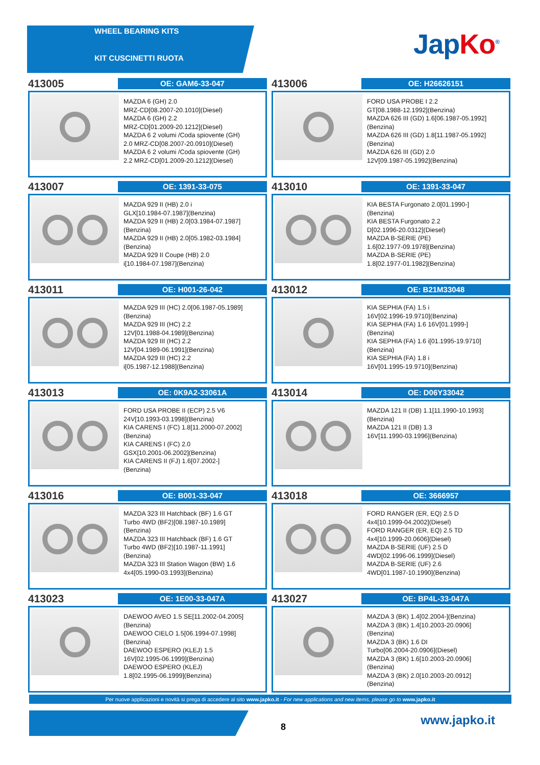WHEEL BEARING KITS
KIT CUSCINETTI RUOTA
Jap Ko<sup>®</sup>
413005
OE: GAM6-33-047
MAZDA 6 (GH) 2.0
MRZ-CD[08.2007-20.1010](Diesel)
MAZDA 6 (GH) 2.2
MRZ-CD[01.2009-20.1212](Diesel)
MAZDA 6 2 volumi /Coda spiovente (GH)
2.0 MRZ-CD[08.2007-20.0910](Diesel)
MAZDA 6 2 volumi /Coda spiovente (GH)
2.2 MRZ-CD[01.2009-20.1212](Diesel)
413006
OE: H26626151
FORD USA PROBE I 2.2
GT[08.1988-12.1992](Benzina)
MAZDA 626 III (GD) 1.6[06.1987-05.1992]
(Benzina)
MAZDA 626 III (GD) 1.8[11.1987-05.1992]
(Benzina)
MAZDA 626 III (GD) 2.0
12V[09.1987-05.1992](Benzina)
413007
OE: 1391-33-075
MAZDA 929 II (HB) 2.0 i
GLX[10.1984-07.1987](Benzina)
MAZDA 929 II (HB) 2.0[03.1984-07.1987]
(Benzina)
MAZDA 929 II (HB) 2.0[05.1982-03.1984]
(Benzina)
MAZDA 929 II Coupe (HB) 2.0
i[10.1984-07.1987](Benzina)
413010
OE: 1391-33-047
KIA BESTA Furgonato 2.0[01.1990-]
(Benzina)
KIA BESTA Furgonato 2.2
D[02.1996-20.0312](Diesel)
MAZDA B-SERIE (PE)
1.6[02.1977-09.1978](Benzina)
MAZDA B-SERIE (PE)
1.8[02.1977-01.1982](Benzina)
413011
OE: H001-26-042
MAZDA 929 III (HC) 2.0[06.1987-05.1989]
(Benzina)
MAZDA 929 III (HC) 2.2
12V[01.1988-04.1989](Benzina)
MAZDA 929 III (HC) 2.2
12V[04.1989-06.1991](Benzina)
MAZDA 929 III (HC) 2.2
i[05.1987-12.1988](Benzina)
413012
OE: B21M33048
KIA SEPHIA (FA) 1.5 i
16V[02.1996-19.9710](Benzina)
KIA SEPHIA (FA) 1.6 16V[01.1999-]
(Benzina)
KIA SEPHIA (FA) 1.6 i[01.1995-19.9710]
(Benzina)
KIA SEPHIA (FA) 1.8 i
16V[01.1995-19.9710](Benzina)
413013
OE: 0K9A2-33061A
FORD USA PROBE II (ECP) 2.5 V6
24V[10.1993-03.1998](Benzina)
KIA CARENS I (FC) 1.8[11.2000-07.2002]
(Benzina)
KIA CARENS I (FC) 2.0
GSX[10.2001-06.2002](Benzina)
KIA CARENS II (FJ) 1.6[07.2002-]
(Benzina)
413014
OE: D06Y33042
MAZDA 121 II (DB) 1.1[11.1990-10.1993]
(Benzina)
MAZDA 121 II (DB) 1.3
16V[11.1990-03.1996](Benzina)
413016
OE: B001-33-047
MAZDA 323 III Hatchback (BF) 1.6 GT
Turbo 4WD (BF2)[08.1987-10.1989]
(Benzina)
MAZDA 323 III Hatchback (BF) 1.6 GT
Turbo 4WD (BF2)[10.1987-11.1991]
(Benzina)
MAZDA 323 III Station Wagon (BW) 1.6
4x4[05.1990-03.1993](Benzina)
413018
OE: 3666957
FORD RANGER (ER, EQ) 2.5 D
4x4[10.1999-04.2002](Diesel)
FORD RANGER (ER, EQ) 2.5 TD
4x4[10.1999-20.0606](Diesel)
MAZDA B-SERIE (UF) 2.5 D
4WD[02.1996-06.1999](Diesel)
MAZDA B-SERIE (UF) 2.6
4WD[01.1987-10.1990](Benzina)
413023
OE: 1E00-33-047A
DAEWOO AVEO 1.5 SE[11.2002-04.2005]
(Benzina)
DAEWOO CIELO 1.5[06.1994-07.1998]
(Benzina)
DAEWOO ESPERO (KLEJ) 1.5
16V[02.1995-06.1999](Benzina)
DAEWOO ESPERO (KLEJ)
1.8[02.1995-06.1999](Benzina)
413027
OE: BP4L-33-047A
MAZDA 3 (BK) 1.4[02.2004-](Benzina)
MAZDA 3 (BK) 1.4[10.2003-20.0906]
(Benzina)
MAZDA 3 (BK) 1.6 DI
Turbo[06.2004-20.0906](Diesel)
MAZDA 3 (BK) 1.6[10.2003-20.0906]
(Benzina)
MAZDA 3 (BK) 2.0[10.2003-20.0912]
(Benzina)
Per nuove applicazioni e novità si prega di accedere al sito www.japko.it - For new applications and new items, please go to www.japko.it
8 www.japko.it